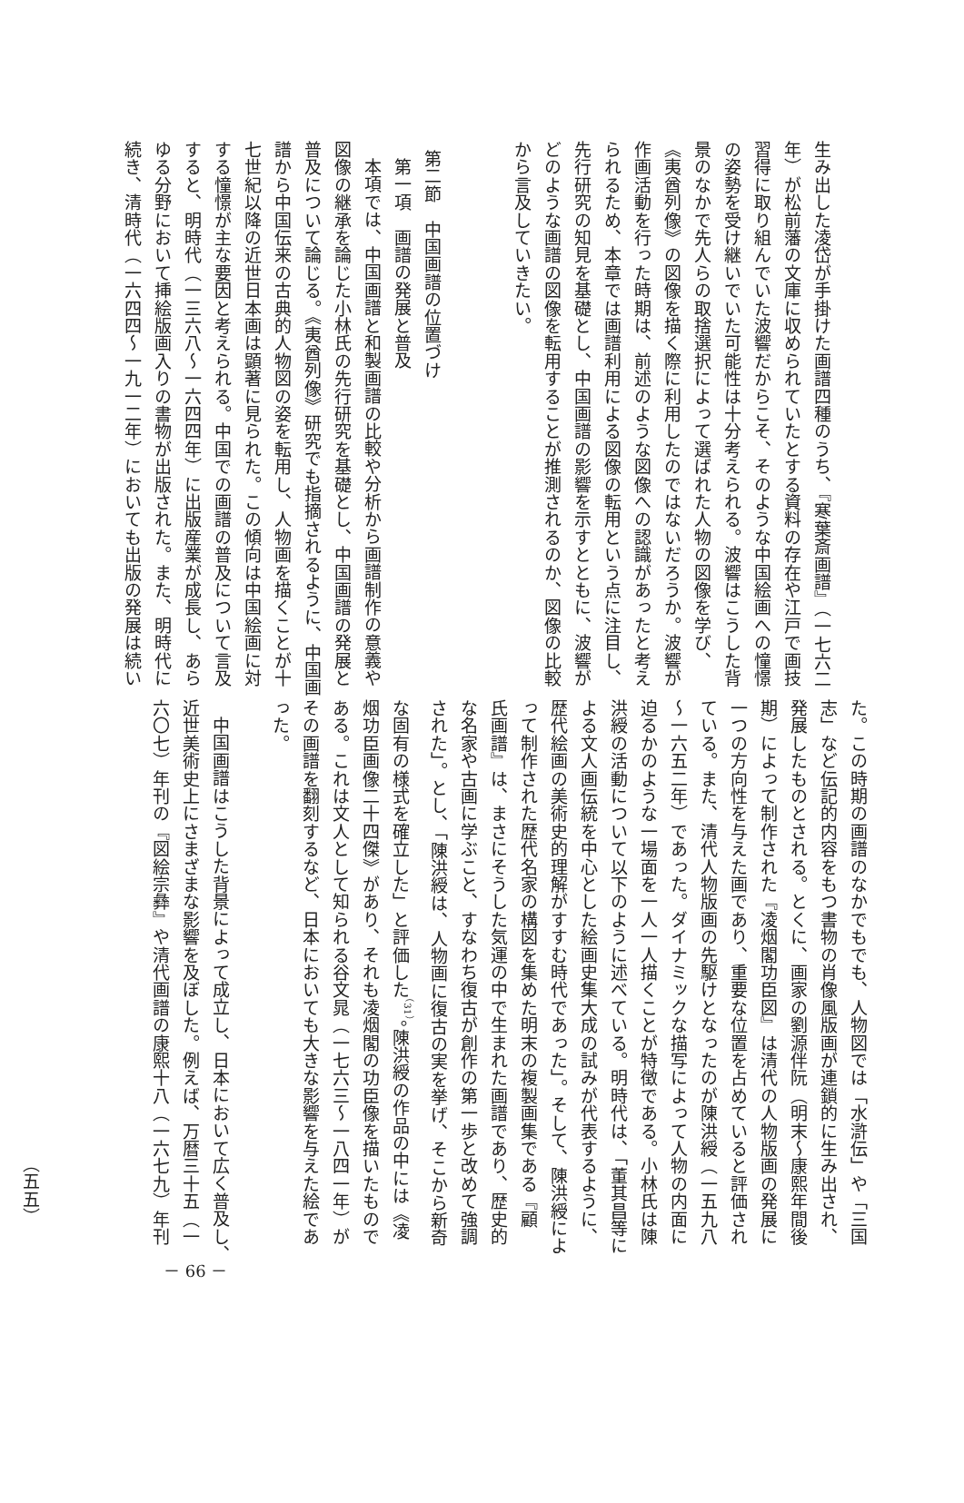生み出した凌岱が手掛けた画譜四種のうち、『寒葉斎画譜』（一七六二
年）が松前藩の文庫に収められていたとする資料の存在や江戸で画技
習得に取り組んでいた波響だからこそ、そのような中国絵画への憧憬
の姿勢を受け継いでいた可能性は十分考えられる。波響はこうした背
景のなかで先人らの取捨選択によって選ばれた人物の図像を学び、
《夷酋列像》の図像を描く際に利用したのではないだろうか。波響が
作画活動を行った時期は、前述のような図像への認識があったと考え
られるため、本章では画譜利用による図像の転用という点に注目し、
先行研究の知見を基礎とし、中国画譜の影響を示すとともに、波響が
どのような画譜の図像を転用することが推測されるのか、図像の比較
から言及していきたい。
第二節　中国画譜の位置づけ
第一項　画譜の発展と普及
本項では、中国画譜と和製画譜の比較や分析から画譜制作の意義や
図像の継承を論じた小林氏の先行研究を基礎とし、中国画譜の発展と
普及について論じる。《夷酋列像》研究でも指摘されるように、中国画
譜から中国伝来の古典的人物図の姿を転用し、人物画を描くことが十
七世紀以降の近世日本画は顕著に見られた。この傾向は中国絵画に対
する憧憬が主な要因と考えられる。中国での画譜の普及について言及
すると、明時代（一三六八～一六四四年）に出版産業が成長し、あら
ゆる分野において挿絵版画入りの書物が出版された。また、明時代に
続き、清時代（一六四四～一九一二年）においても出版の発展は続い
た。この時期の画譜のなかでもでも、人物図では「水滸伝」や「三国
志」など伝記的内容をもつ書物の肖像風版画が連鎖的に生み出され、
発展したものとされる。とくに、画家の劉源伴阮（明末～康熙年間後
期）によって制作された『凌烟閣功臣図』は清代の人物版画の発展に
一つの方向性を与えた画であり、重要な位置を占めていると評価され
ている。また、清代人物版画の先駆けとなったのが陳洪綬（一五九八
～一六五二年）であった。ダイナミックな描写によって人物の内面に
迫るかのような一場面を一人一人描くことが特徴である。小林氏は陳
洪綬の活動について以下のように述べている。明時代は、「董其昌等に
よる文人画伝統を中心とした絵画史集大成の試みが代表するように、
歴代絵画の美術史的理解がすすむ時代であった」。そして、陳洪綬によ
って制作された歴代名家の構図を集めた明末の複製画集である『顧
氏画譜』は、まさにそうした気運の中で生まれた画譜であり、歴史的
な名家や古画に学ぶこと、すなわち復古が創作の第一歩と改めて強調
された」。とし、「陳洪綬は、人物画に復古の実を挙げ、そこから新奇
な固有の様式を確立した」と評価した<sup>（31）</sup>。陳洪綬の作品の中には《凌
烟功臣画像二十四傑》があり、それも凌烟閣の功臣像を描いたもので
ある。これは文人として知られる谷文晁（一七六三～一八四一年）が
その画譜を翻刻するなど、日本においても大きな影響を与えた絵であ
った。
中国画譜はこうした背景によって成立し、日本において広く普及し、
近世美術史上にさまざまな影響を及ぼした。例えば、万暦三十五（一
六〇七）年刊の『図絵宗彝』や清代画譜の康熙十八（一六七九）年刊
（五五）
－ 66 －